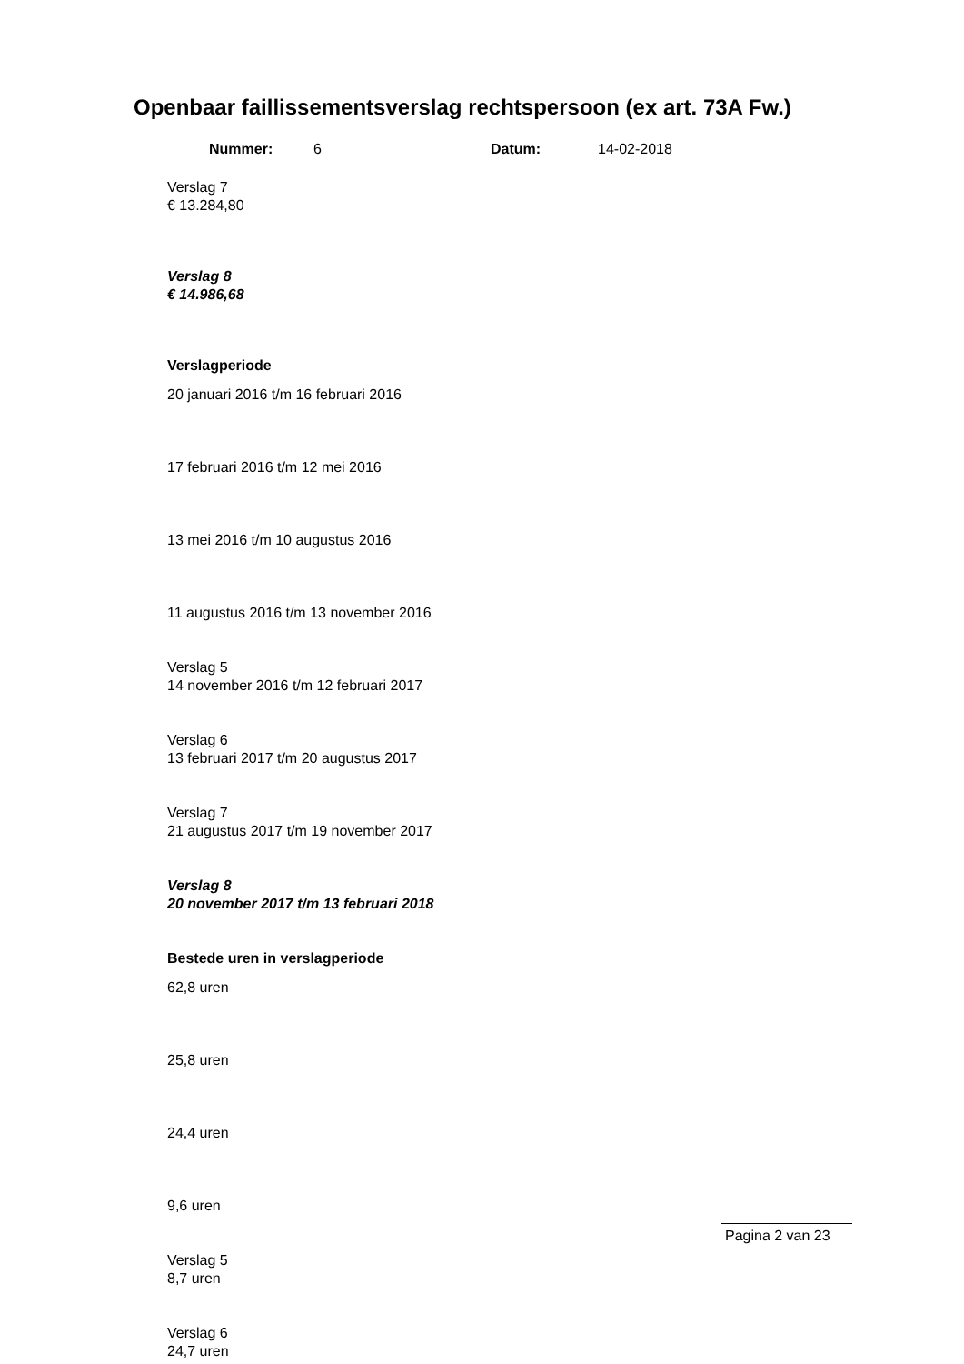Openbaar faillissementsverslag rechtspersoon (ex art. 73A Fw.)
Nummer: 6 Datum: 14-02-2018
Verslag 7
€ 13.284,80
Verslag 8
€ 14.986,68
Verslagperiode
20 januari 2016 t/m 16 februari 2016
17 februari 2016 t/m 12 mei 2016
13 mei 2016 t/m 10 augustus 2016
11 augustus 2016 t/m 13 november 2016
Verslag 5
14 november 2016 t/m 12 februari 2017
Verslag 6
13 februari 2017 t/m 20 augustus 2017
Verslag 7
21 augustus 2017 t/m 19 november 2017
Verslag 8
20 november 2017 t/m 13 februari 2018
Bestede uren in verslagperiode
62,8 uren
25,8 uren
24,4 uren
9,6 uren
Verslag 5
8,7 uren
Verslag 6
24,7 uren
Pagina 2 van 23